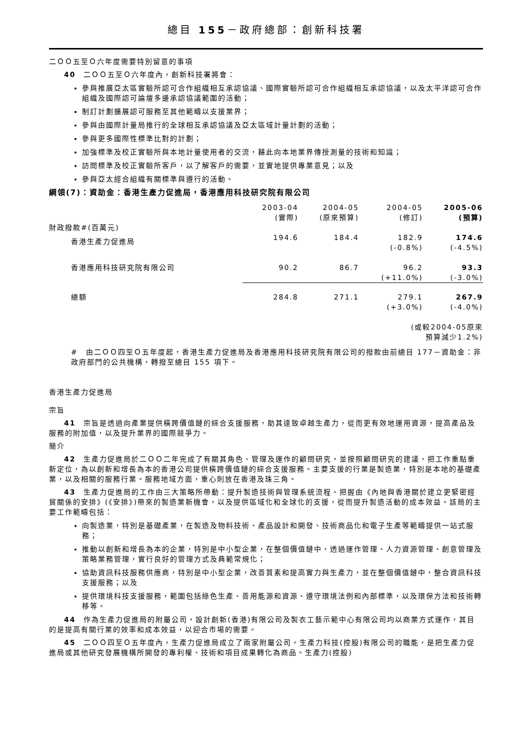總目 155－政府總部：創新科技署
二ＯＯ五至Ｏ六年度需要特別留意的事項
40　二ＯＯ五至Ｏ六年度內，創新科技署將會：
參與推廣亞太區實驗所認可合作組織相互承認協議、國際實驗所認可合作組織相互承認協議，以及太平洋認可合作組織及國際認可論壇多邊承認協議範圍的活動；
制訂計劃擴展認可服務至其他範疇以支援業界；
參與由國際計量局推行的全球相互承認協議及亞太區域計量計劃的活動；
參與更多國際性標準比對的計劃；
加強標準及校正實驗所與本地計量使用者的交流，藉此向本地業界傳授測量的技術和知識；
訪問標準及校正實驗所客戶，以了解客戶的需要，並實地提供專業意見；以及
參與亞太經合組織有關標準與遵行的活動。
綱領(7)：資助金：香港生產力促進局，香港應用科技研究院有限公司
| | 2003-04 (實際) | 2004-05 (原來預算) | 2004-05 (修訂) | 2005-06 (預算) |
| --- | --- | --- | --- | --- |
| 財政撥款#(百萬元) | | | | |
| 香港生產力促進局 | 194.6 | 184.4 | 182.9 (-0.8%) | 174.6 (-4.5%) |
| 香港應用科技研究院有限公司 | 90.2 | 86.7 | 96.2 (+11.0%) | 93.3 (-3.0%) |
| 總額 | 284.8 | 271.1 | 279.1 (+3.0%) | 267.9 (-4.0%) |
| (或較2004-05原來 預算減少1.2%) | | | | |
#　由二ＯＯ四至Ｏ五年度起，香港生產力促進局及香港應用科技研究院有限公司的撥款由前總目 177－資助金：非政府部門的公共機構，轉撥至總目 155 項下。
香港生產力促進局
宗旨
41　宗旨是透過向產業提供橫跨價值鏈的綜合支援服務，助其達致卓越生產力，從而更有效地運用資源，提高產品及服務的附加值，以及提升業界的國際競爭力。
簡介
42　生產力促進局於二ＯＯ二年完成了有關其角色、管理及運作的顧問研究，並按照顧問研究的建議，把工作重點重新定位，為以創新和增長為本的香港公司提供橫跨價值鏈的綜合支援服務。主要支援的行業是製造業，特別是本地的基礎產業，以及相關的服務行業。服務地域方面，重心則放在香港及珠三角。
43　生產力促進局的工作由三大策略所帶動：提升製造技術與管理系統流程、把握由《內地與香港關於建立更緊密經貿關係的安排》(《安排》)帶來的製造業新機會，以及提供區域化和全球化的支援，從而提升製造活動的成本效益。該局的主要工作範疇包括：
向製造業，特別是基礎產業，在製造及物料技術、產品設計和開發、技術商品化和電子生產等範疇提供一站式服務；
推動以創新和增長為本的企業，特別是中小型企業，在整個價值鏈中，透過運作管理、人力資源管理、創意管理及策略業務管理，實行良好的管理方式及典範常規化；
協助資訊科技服務供應商，特別是中小型企業，改善質素和提高實力與生產力，並在整個價值鏈中，整合資訊科技支援服務；以及
提供環境科技支援服務，範圍包括綠色生產、善用能源和資源、遵守環境法例和內部標準，以及環保方法和技術轉移等。
44　作為生產力促進局的附屬公司，設計創新(香港)有限公司及製衣工藝示範中心有限公司均以商業方式運作，其目的是提高有關行業的效率和成本效益，以迎合市場的需要。
45　二ＯＯ四至Ｏ五年度內，生產力促進局成立了兩家附屬公司。生產力科技(控股)有限公司的職能，是把生產力促進局或其他研究發展機構所開發的專利權、技術和項目成果轉化為商品。生產力(控股)